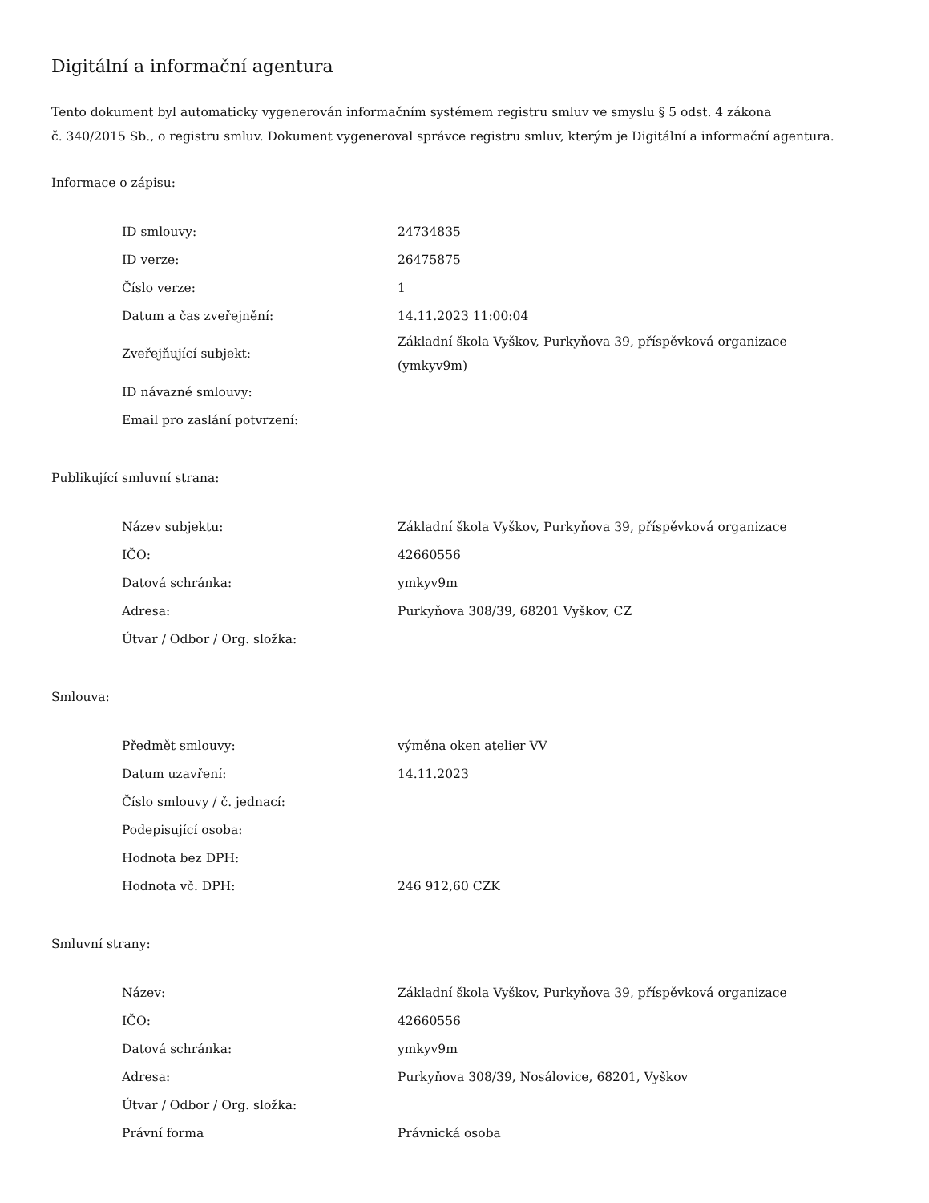Digitální a informační agentura
Tento dokument byl automaticky vygenerován informačním systémem registru smluv ve smyslu § 5 odst. 4 zákona
č. 340/2015 Sb., o registru smluv. Dokument vygeneroval správce registru smluv, kterým je Digitální a informační agentura.
Informace o zápisu:
| ID smlouvy: | 24734835 |
| ID verze: | 26475875 |
| Číslo verze: | 1 |
| Datum a čas zveřejnění: | 14.11.2023 11:00:04 |
| Zveřejňující subjekt: | Základní škola Vyškov, Purkyňova 39, příspěvková organizace (ymkyv9m) |
| ID návazné smlouvy: | |
| Email pro zaslání potvrzení: | |
Publikující smluvní strana:
| Název subjektu: | Základní škola Vyškov, Purkyňova 39, příspěvková organizace |
| IČO: | 42660556 |
| Datová schránka: | ymkyv9m |
| Adresa: | Purkyňova 308/39, 68201 Vyškov, CZ |
| Útvar / Odbor / Org. složka: | |
Smlouva:
| Předmět smlouvy: | výměna oken atelier VV |
| Datum uzavření: | 14.11.2023 |
| Číslo smlouvy / č. jednací: | |
| Podepisující osoba: | |
| Hodnota bez DPH: | |
| Hodnota vč. DPH: | 246 912,60 CZK |
Smluvní strany:
| Název: | Základní škola Vyškov, Purkyňova 39, příspěvková organizace |
| IČO: | 42660556 |
| Datová schránka: | ymkyv9m |
| Adresa: | Purkyňova 308/39, Nosálovice, 68201, Vyškov |
| Útvar / Odbor / Org. složka: | |
| Právní forma | Právnická osoba |